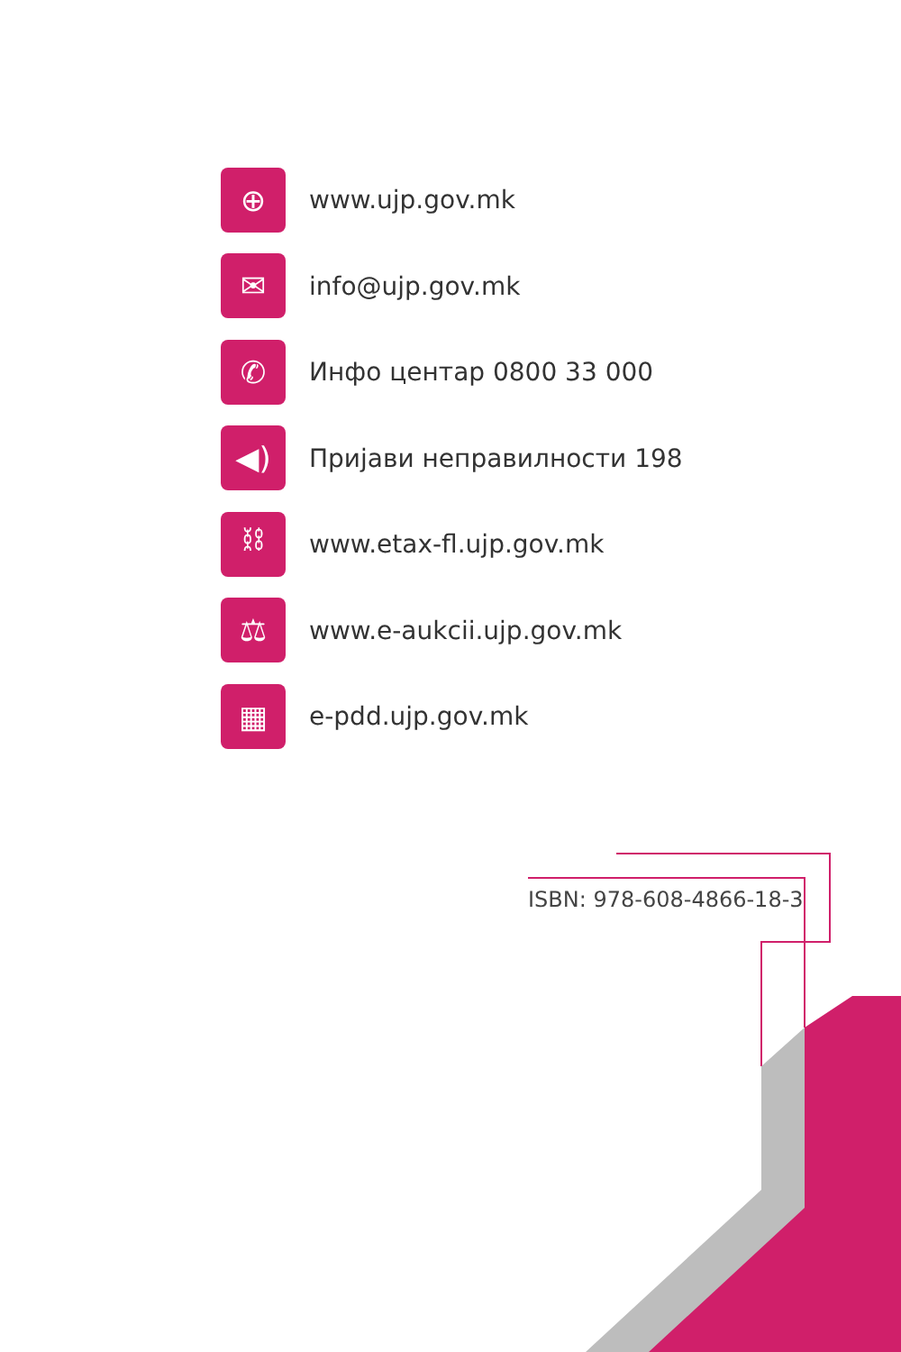⊕
www.ujp.gov.mk
✉
info@ujp.gov.mk
✆
Инфо центар 0800 33 000
◀)
Пријави неправилности 198
⛓
www.etax-fl.ujp.gov.mk
⚖
www.e-aukcii.ujp.gov.mk
▦
e-pdd.ujp.gov.mk
ISBN: 978-608-4866-18-3